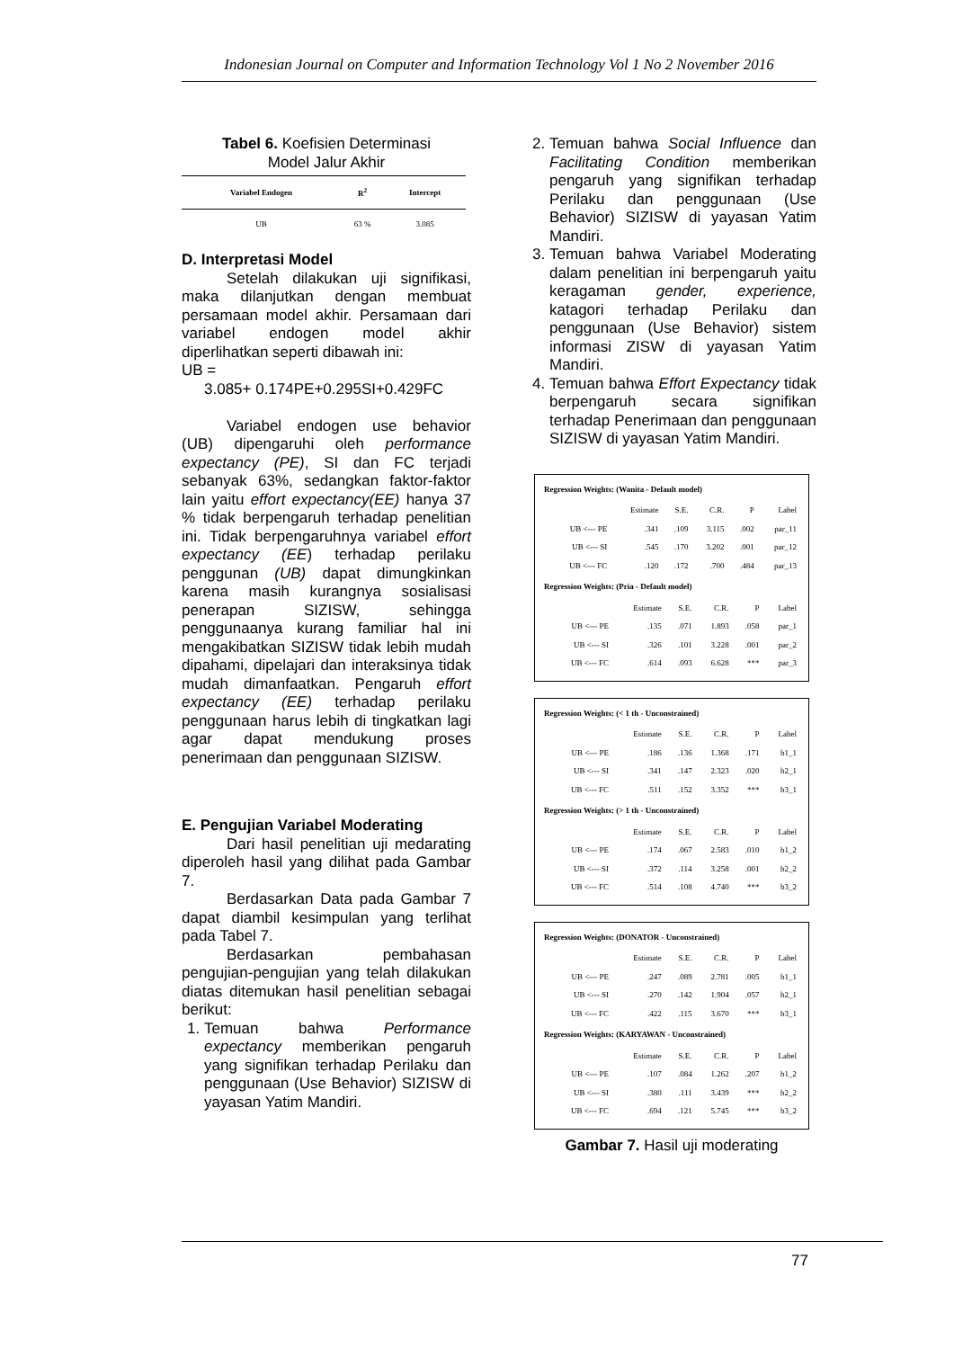Indonesian Journal on Computer and Information Technology Vol 1 No 2 November 2016
Tabel 6. Koefisien Determinasi
Model Jalur Akhir
| Variabel Endogen | R<sup>2</sup> | Intercept |
| --- | --- | --- |
| UB | 63 % | 3.085 |
D. Interpretasi Model
Setelah dilakukan uji signifikasi, maka dilanjutkan dengan membuat persamaan model akhir. Persamaan dari variabel endogen model akhir diperlihatkan seperti dibawah ini:
UB =
3.085+ 0.174PE+0.295SI+0.429FC
Variabel endogen use behavior (UB) dipengaruhi oleh performance expectancy (PE), SI dan FC terjadi sebanyak 63%, sedangkan faktor-faktor lain yaitu effort expectancy(EE) hanya 37 % tidak berpengaruh terhadap penelitian ini. Tidak berpengaruhnya variabel effort expectancy (EE) terhadap perilaku penggunan (UB) dapat dimungkinkan karena masih kurangnya sosialisasi penerapan SIZISW, sehingga penggunaanya kurang familiar hal ini mengakibatkan SIZISW tidak lebih mudah dipahami, dipelajari dan interaksinya tidak mudah dimanfaatkan. Pengaruh effort expectancy (EE) terhadap perilaku penggunaan harus lebih di tingkatkan lagi agar dapat mendukung proses penerimaan dan penggunaan SIZISW.
E. Pengujian Variabel Moderating
Dari hasil penelitian uji medarating diperoleh hasil yang dilihat pada Gambar 7.
Berdasarkan Data pada Gambar 7 dapat diambil kesimpulan yang terlihat pada Tabel 7.
Berdasarkan pembahasan pengujian-pengujian yang telah dilakukan diatas ditemukan hasil penelitian sebagai berikut:
1. Temuan bahwa Performance expectancy memberikan pengaruh yang signifikan terhadap Perilaku dan penggunaan (Use Behavior) SIZISW di yayasan Yatim Mandiri.
2. Temuan bahwa Social Influence dan Facilitating Condition memberikan pengaruh yang signifikan terhadap Perilaku dan penggunaan (Use Behavior) SIZISW di yayasan Yatim Mandiri.
3. Temuan bahwa Variabel Moderating dalam penelitian ini berpengaruh yaitu keragaman gender, experience, katagori terhadap Perilaku dan penggunaan (Use Behavior) sistem informasi ZISW di yayasan Yatim Mandiri.
4. Temuan bahwa Effort Expectancy tidak berpengaruh secara signifikan terhadap Penerimaan dan penggunaan SIZISW di yayasan Yatim Mandiri.
Regression Weights: (Wanita - Default model)
| | Estimate | S.E. | C.R. | P | Label |
| --- | --- | --- | --- | --- | --- |
| UB <--- PE | .341 | .109 | 3.115 | .002 | par_11 |
| UB <--- SI | .545 | .170 | 3.202 | .001 | par_12 |
| UB <--- FC | .120 | .172 | .700 | .484 | par_13 |
Regression Weights: (Pria - Default model)
| | Estimate | S.E. | C.R. | P | Label |
| --- | --- | --- | --- | --- | --- |
| UB <--- PE | .135 | .071 | 1.893 | .058 | par_1 |
| UB <--- SI | .326 | .101 | 3.228 | .001 | par_2 |
| UB <--- FC | .614 | .093 | 6.628 | *** | par_3 |
Regression Weights: (< 1 th - Unconstrained)
| | Estimate | S.E. | C.R. | P | Label |
| --- | --- | --- | --- | --- | --- |
| UB <--- PE | .186 | .136 | 1.368 | .171 | b1_1 |
| UB <--- SI | .341 | .147 | 2.323 | .020 | b2_1 |
| UB <--- FC | .511 | .152 | 3.352 | *** | b3_1 |
Regression Weights: (> 1 th - Unconstrained)
| | Estimate | S.E. | C.R. | P | Label |
| --- | --- | --- | --- | --- | --- |
| UB <--- PE | .174 | .067 | 2.583 | .010 | b1_2 |
| UB <--- SI | .372 | .114 | 3.258 | .001 | b2_2 |
| UB <--- FC | .514 | .108 | 4.740 | *** | b3_2 |
Regression Weights: (DONATOR - Unconstrained)
| | Estimate | S.E. | C.R. | P | Label |
| --- | --- | --- | --- | --- | --- |
| UB <--- PE | .247 | .089 | 2.781 | .005 | b1_1 |
| UB <--- SI | .270 | .142 | 1.904 | .057 | b2_1 |
| UB <--- FC | .422 | .115 | 3.670 | *** | b3_1 |
Regression Weights: (KARYAWAN - Unconstrained)
| | Estimate | S.E. | C.R. | P | Label |
| --- | --- | --- | --- | --- | --- |
| UB <--- PE | .107 | .084 | 1.262 | .207 | b1_2 |
| UB <--- SI | .380 | .111 | 3.439 | *** | b2_2 |
| UB <--- FC | .694 | .121 | 5.745 | *** | b3_2 |
Gambar 7. Hasil uji moderating
77